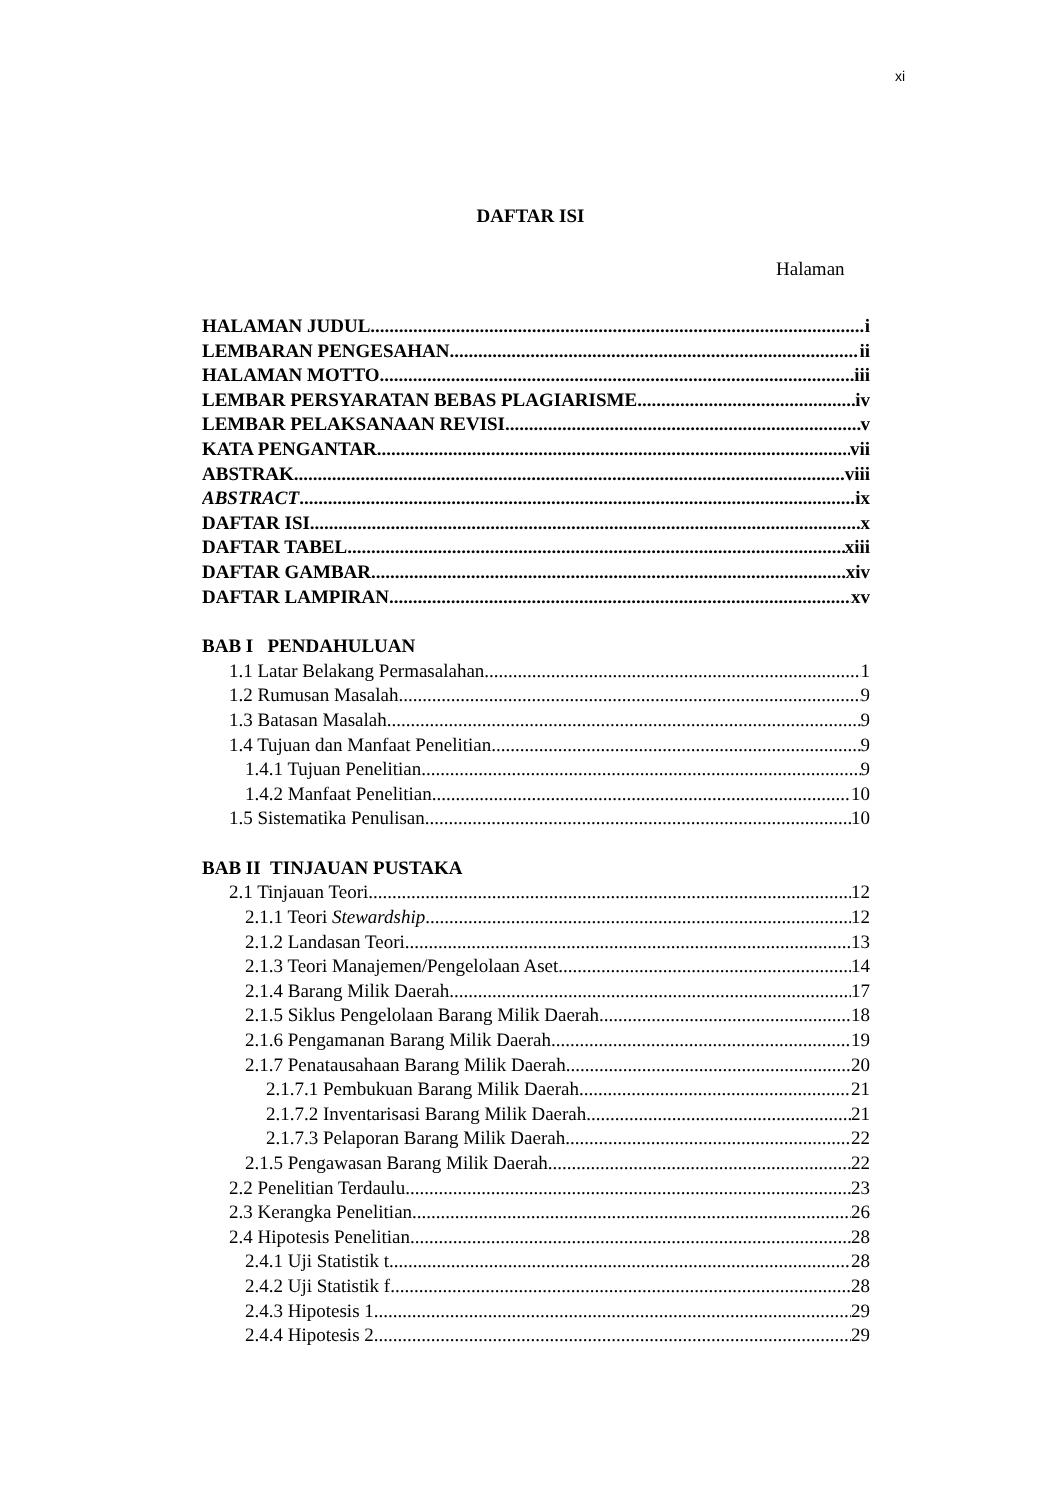xi
DAFTAR ISI
Halaman
HALAMAN JUDUL i
LEMBARAN PENGESAHAN ii
HALAMAN MOTTO iii
LEMBAR PERSYARATAN BEBAS PLAGIARISME iv
LEMBAR PELAKSANAAN REVISI v
KATA PENGANTAR vii
ABSTRAK viii
ABSTRACT ix
DAFTAR ISI x
DAFTAR TABEL xiii
DAFTAR GAMBAR xiv
DAFTAR LAMPIRAN xv
BAB I PENDAHULUAN
1.1 Latar Belakang Permasalahan 1
1.2 Rumusan Masalah 9
1.3 Batasan Masalah 9
1.4 Tujuan dan Manfaat Penelitian 9
1.4.1 Tujuan Penelitian 9
1.4.2 Manfaat Penelitian 10
1.5 Sistematika Penulisan 10
BAB II TINJAUAN PUSTAKA
2.1 Tinjauan Teori 12
2.1.1 Teori Stewardship 12
2.1.2 Landasan Teori 13
2.1.3 Teori Manajemen/Pengelolaan Aset 14
2.1.4 Barang Milik Daerah 17
2.1.5 Siklus Pengelolaan Barang Milik Daerah 18
2.1.6 Pengamanan Barang Milik Daerah 19
2.1.7 Penatausahaan Barang Milik Daerah 20
2.1.7.1 Pembukuan Barang Milik Daerah 21
2.1.7.2 Inventarisasi Barang Milik Daerah 21
2.1.7.3 Pelaporan Barang Milik Daerah 22
2.1.5 Pengawasan Barang Milik Daerah 22
2.2 Penelitian Terdaulu 23
2.3 Kerangka Penelitian 26
2.4 Hipotesis Penelitian 28
2.4.1 Uji Statistik t 28
2.4.2 Uji Statistik f 28
2.4.3 Hipotesis 1 29
2.4.4 Hipotesis 2 29